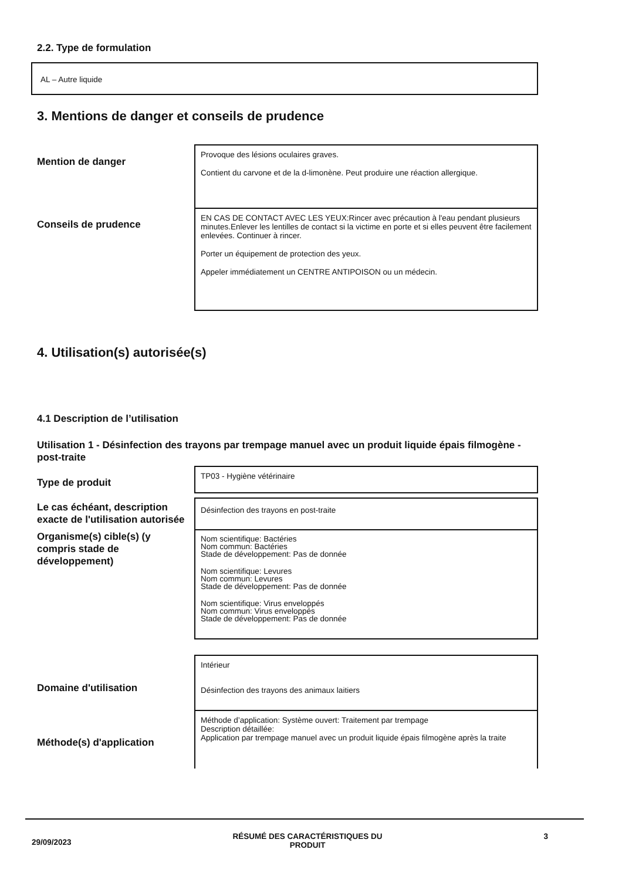2.2. Type de formulation
AL – Autre liquide
3. Mentions de danger et conseils de prudence
Mention de danger
Provoque des lésions oculaires graves.
Contient du carvone et de la d-limonène. Peut produire une réaction allergique.
Conseils de prudence
EN CAS DE CONTACT AVEC LES YEUX:Rincer avec précaution à l'eau pendant plusieurs minutes.Enlever les lentilles de contact si la victime en porte et si elles peuvent être facilement enlevées. Continuer à rincer.
Porter un équipement de protection des yeux.
Appeler immédiatement un CENTRE ANTIPOISON ou un médecin.
4. Utilisation(s) autorisée(s)
4.1 Description de l’utilisation
Utilisation 1 - Désinfection des trayons par trempage manuel avec un produit liquide épais filmogène - post-traite
Type de produit
TP03 - Hygiène vétérinaire
Le cas échéant, description
exacte de l'utilisation autorisée
Désinfection des trayons en post-traite
Organisme(s) cible(s) (y
compris stade de
développement)
Nom scientifique: Bactéries
Nom commun: Bactéries
Stade de développement: Pas de donnée
Nom scientifique: Levures
Nom commun: Levures
Stade de développement: Pas de donnée
Nom scientifique: Virus enveloppés
Nom commun: Virus enveloppés
Stade de développement: Pas de donnée
Domaine d'utilisation
Intérieur
Désinfection des trayons des animaux laitiers
Méthode(s) d'application
Méthode d’application: Système ouvert: Traitement par trempage
Description détaillée:
Application par trempage manuel avec un produit liquide épais filmogène après la traite
29/09/2023 RÉSUMÉ DES CARACTÉRISTIQUES DU
PRODUIT 3